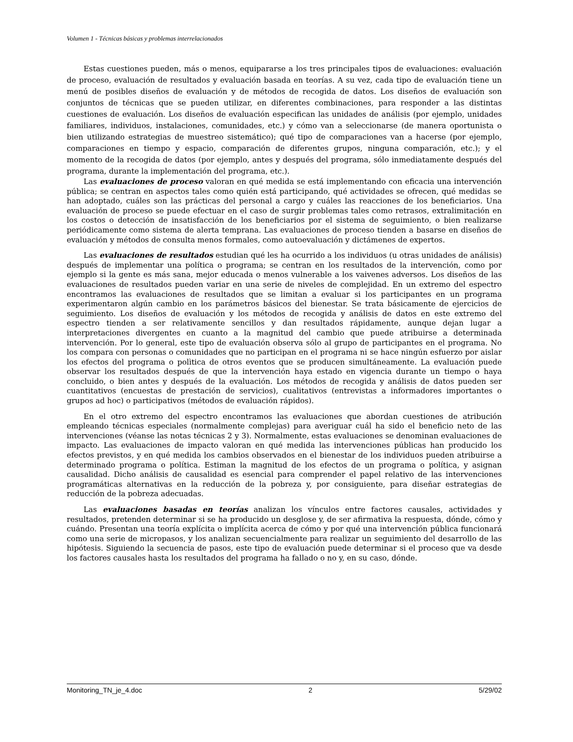Volumen 1 - Técnicas básicas y problemas interrelacionados
Estas cuestiones pueden, más o menos, equipararse a los tres principales tipos de evaluaciones: evaluación de proceso, evaluación de resultados y evaluación basada en teorías. A su vez, cada tipo de evaluación tiene un menú de posibles diseños de evaluación y de métodos de recogida de datos. Los diseños de evaluación son conjuntos de técnicas que se pueden utilizar, en diferentes combinaciones, para responder a las distintas cuestiones de evaluación. Los diseños de evaluación especifican las unidades de análisis (por ejemplo, unidades familiares, individuos, instalaciones, comunidades, etc.) y cómo van a seleccionarse (de manera oportunista o bien utilizando estrategias de muestreo sistemático); qué tipo de comparaciones van a hacerse (por ejemplo, comparaciones en tiempo y espacio, comparación de diferentes grupos, ninguna comparación, etc.); y el momento de la recogida de datos (por ejemplo, antes y después del programa, sólo inmediatamente después del programa, durante la implementación del programa, etc.).
Las evaluaciones de proceso valoran en qué medida se está implementando con eficacia una intervención pública; se centran en aspectos tales como quién está participando, qué actividades se ofrecen, qué medidas se han adoptado, cuáles son las prácticas del personal a cargo y cuáles las reacciones de los beneficiarios. Una evaluación de proceso se puede efectuar en el caso de surgir problemas tales como retrasos, extralimitación en los costos o detección de insatisfacción de los beneficiarios por el sistema de seguimiento, o bien realizarse periódicamente como sistema de alerta temprana. Las evaluaciones de proceso tienden a basarse en diseños de evaluación y métodos de consulta menos formales, como autoevaluación y dictámenes de expertos.
Las evaluaciones de resultados estudian qué les ha ocurrido a los individuos (u otras unidades de análisis) después de implementar una política o programa; se centran en los resultados de la intervención, como por ejemplo si la gente es más sana, mejor educada o menos vulnerable a los vaivenes adversos. Los diseños de las evaluaciones de resultados pueden variar en una serie de niveles de complejidad. En un extremo del espectro encontramos las evaluaciones de resultados que se limitan a evaluar si los participantes en un programa experimentaron algún cambio en los parámetros básicos del bienestar. Se trata básicamente de ejercicios de seguimiento. Los diseños de evaluación y los métodos de recogida y análisis de datos en este extremo del espectro tienden a ser relativamente sencillos y dan resultados rápidamente, aunque dejan lugar a interpretaciones divergentes en cuanto a la magnitud del cambio que puede atribuirse a determinada intervención. Por lo general, este tipo de evaluación observa sólo al grupo de participantes en el programa. No los compara con personas o comunidades que no participan en el programa ni se hace ningún esfuerzo por aislar los efectos del programa o polìtica de otros eventos que se producen simultáneamente. La evaluación puede observar los resultados después de que la intervención haya estado en vigencia durante un tiempo o haya concluido, o bien antes y después de la evaluación. Los métodos de recogida y análisis de datos pueden ser cuantitativos (encuestas de prestación de servicios), cualitativos (entrevistas a informadores importantes o grupos ad hoc) o participativos (métodos de evaluación rápidos).
En el otro extremo del espectro encontramos las evaluaciones que abordan cuestiones de atribución empleando técnicas especiales (normalmente complejas) para averiguar cuál ha sido el beneficio neto de las intervenciones (véanse las notas técnicas 2 y 3). Normalmente, estas evaluaciones se denominan evaluaciones de impacto. Las evaluaciones de impacto valoran en qué medida las intervenciones públicas han producido los efectos previstos, y en qué medida los cambios observados en el bienestar de los individuos pueden atribuirse a determinado programa o política. Estiman la magnitud de los efectos de un programa o política, y asignan causalidad. Dicho análisis de causalidad es esencial para comprender el papel relativo de las intervenciones programáticas alternativas en la reducción de la pobreza y, por consiguiente, para diseñar estrategias de reducción de la pobreza adecuadas.
Las evaluaciones basadas en teorías analizan los vínculos entre factores causales, actividades y resultados, pretenden determinar si se ha producido un desglose y, de ser afirmativa la respuesta, dónde, cómo y cuándo. Presentan una teoría explícita o implícita acerca de cómo y por qué una intervención pública funcionará como una serie de micropasos, y los analizan secuencialmente para realizar un seguimiento del desarrollo de las hipótesis. Siguiendo la secuencia de pasos, este tipo de evaluación puede determinar si el proceso que va desde los factores causales hasta los resultados del programa ha fallado o no y, en su caso, dónde.
Monitoring_TN_je_4.doc 2 5/29/02